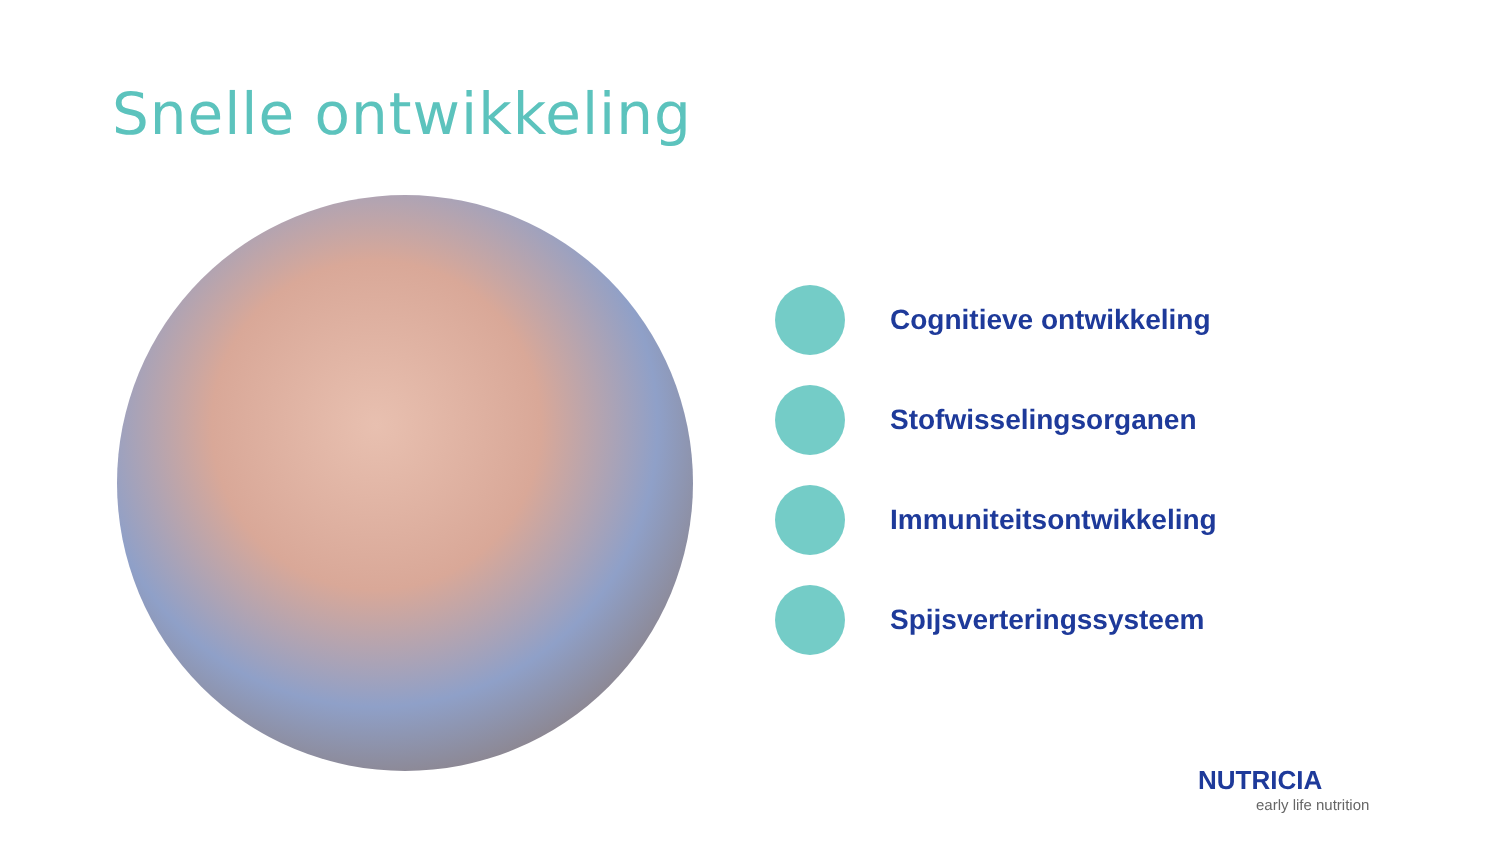Snelle ontwikkeling
Cognitieve ontwikkeling
Stofwisselingsorganen
Immuniteitsontwikkeling
Spijsverteringssysteem
NUTRICIA
early life nutrition